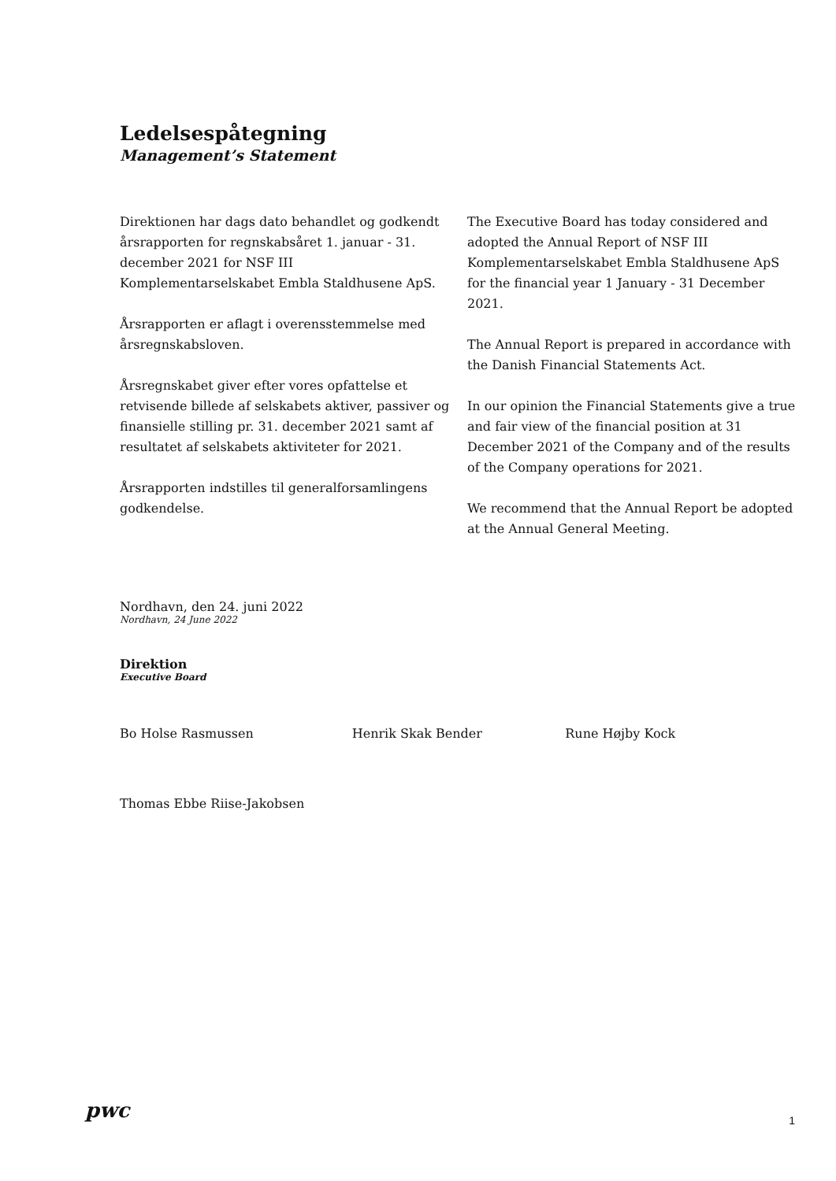Ledelsespåtegning
Management’s Statement
Direktionen har dags dato behandlet og godkendt års­rapporten for regnskabsåret 1. januar - 31. december 2021 for NSF III Komplementarselskabet Embla Staldhusene ApS.
Årsrapporten er aflagt i overensstemmelse med års­regnskabsloven.
Årsregnskabet giver efter vores opfattelse et retvisen­de billede af selskabets aktiver, passiver og finansielle stilling pr. 31. december 2021 samt af resultatet af sel­skabets aktiviteter for 2021.
Årsrapporten indstilles til generalforsamlingens god­kendelse.
The Executive Board has today considered and adopted the Annual Report of NSF III Komplementarselskabet Embla Staldhusene ApS for the financial year 1 January - 31 December 2021.
The Annual Report is prepared in accordance with the Danish Financial Statements Act.
In our opinion the Financial Statements give a true and fair view of the financial position at 31 December 2021 of the Company and of the results of the Company operations for 2021.
We recommend that the Annual Report be adopted at the Annual General Meeting.
Nordhavn, den 24. juni 2022
Nordhavn, 24 June 2022
Direktion
Executive Board
Bo Holse Rasmussen Henrik Skak Bender Rune Højby Kock
Thomas Ebbe Riise-Jakobsen
pwc 1